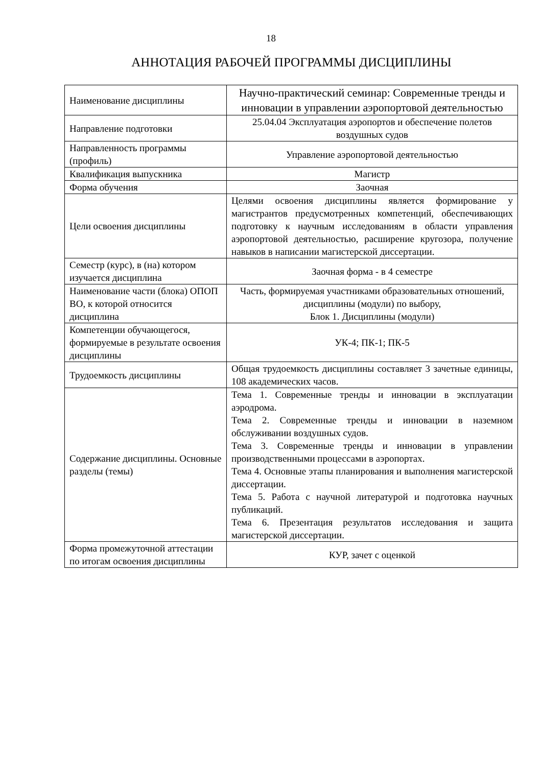18
АННОТАЦИЯ РАБОЧЕЙ ПРОГРАММЫ ДИСЦИПЛИНЫ
| Наименование дисциплины | Научно-практический семинар: Современные тренды и инновации в управлении аэропортовой деятельностью |
| Направление подготовки | 25.04.04 Эксплуатация аэропортов и обеспечение полетов воздушных судов |
| Направленность программы (профиль) | Управление аэропортовой деятельностью |
| Квалификация выпускника | Магистр |
| Форма обучения | Заочная |
| Цели освоения дисциплины | Целями освоения дисциплины является формирование у магистрантов предусмотренных компетенций, обеспечивающих подготовку к научным исследованиям в области управления аэропортовой деятельностью, расширение кругозора, получение навыков в написании магистерской диссертации. |
| Семестр (курс), в (на) котором изучается дисциплина | Заочная форма - в 4 семестре |
| Наименование части (блока) ОПОП ВО, к которой относится дисциплина | Часть, формируемая участниками образовательных отношений, дисциплины (модули) по выбору, Блок 1. Дисциплины (модули) |
| Компетенции обучающегося, формируемые в результате освоения дисциплины | УК-4; ПК-1; ПК-5 |
| Трудоемкость дисциплины | Общая трудоемкость дисциплины составляет 3 зачетные единицы, 108 академических часов. |
| Содержание дисциплины. Основные разделы (темы) | Тема 1. Современные тренды и инновации в эксплуатации аэродрома. Тема 2. Современные тренды и инновации в наземном обслуживании воздушных судов. Тема 3. Современные тренды и инновации в управлении производственными процессами в аэропортах. Тема 4. Основные этапы планирования и выполнения магистерской диссертации. Тема 5. Работа с научной литературой и подготовка научных публикаций. Тема 6. Презентация результатов исследования и защита магистерской диссертации. |
| Форма промежуточной аттестации по итогам освоения дисциплины | КУР, зачет с оценкой |